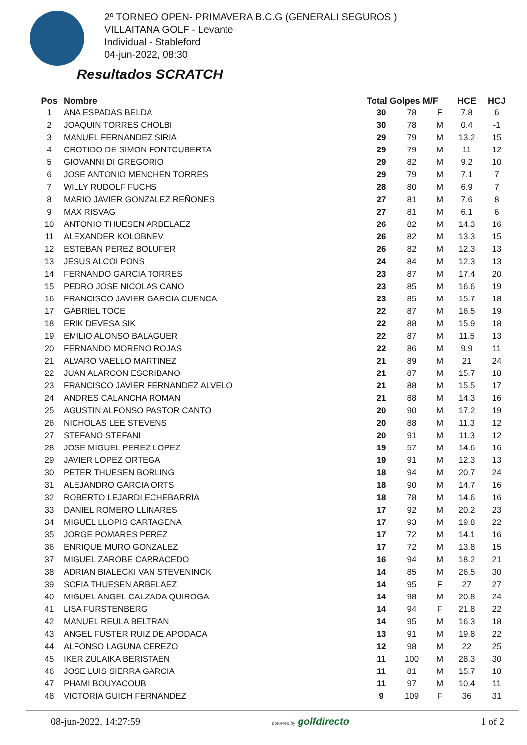2º TORNEO OPEN- PRIMAVERA B.C.G (GENERALI SEGUROS )
VILLAITANA GOLF - Levante
Individual - Stableford
04-jun-2022, 08:30
Resultados SCRATCH
| Pos | Nombre | Total Golpes M/F | | | HCE | HCJ |
| --- | --- | --- | --- | --- | --- | --- |
| 1 | ANA ESPADAS BELDA | 30 | 78 | F | 7.8 | 6 |
| 2 | JOAQUIN TORRES CHOLBI | 30 | 78 | M | 0.4 | -1 |
| 3 | MANUEL FERNANDEZ SIRIA | 29 | 79 | M | 13.2 | 15 |
| 4 | CROTIDO DE SIMON FONTCUBERTA | 29 | 79 | M | 11 | 12 |
| 5 | GIOVANNI DI GREGORIO | 29 | 82 | M | 9.2 | 10 |
| 6 | JOSE ANTONIO MENCHEN TORRES | 29 | 79 | M | 7.1 | 7 |
| 7 | WILLY RUDOLF FUCHS | 28 | 80 | M | 6.9 | 7 |
| 8 | MARIO JAVIER GONZALEZ REÑONES | 27 | 81 | M | 7.6 | 8 |
| 9 | MAX RISVAG | 27 | 81 | M | 6.1 | 6 |
| 10 | ANTONIO THUESEN ARBELAEZ | 26 | 82 | M | 14.3 | 16 |
| 11 | ALEXANDER KOLOBNEV | 26 | 82 | M | 13.3 | 15 |
| 12 | ESTEBAN PEREZ BOLUFER | 26 | 82 | M | 12.3 | 13 |
| 13 | JESUS ALCOI PONS | 24 | 84 | M | 12.3 | 13 |
| 14 | FERNANDO GARCIA TORRES | 23 | 87 | M | 17.4 | 20 |
| 15 | PEDRO JOSE NICOLAS CANO | 23 | 85 | M | 16.6 | 19 |
| 16 | FRANCISCO JAVIER GARCIA CUENCA | 23 | 85 | M | 15.7 | 18 |
| 17 | GABRIEL TOCE | 22 | 87 | M | 16.5 | 19 |
| 18 | ERIK DEVESA SIK | 22 | 88 | M | 15.9 | 18 |
| 19 | EMILIO ALONSO BALAGUER | 22 | 87 | M | 11.5 | 13 |
| 20 | FERNANDO MORENO ROJAS | 22 | 86 | M | 9.9 | 11 |
| 21 | ALVARO VAELLO MARTINEZ | 21 | 89 | M | 21 | 24 |
| 22 | JUAN ALARCON ESCRIBANO | 21 | 87 | M | 15.7 | 18 |
| 23 | FRANCISCO JAVIER FERNANDEZ ALVELO | 21 | 88 | M | 15.5 | 17 |
| 24 | ANDRES CALANCHA ROMAN | 21 | 88 | M | 14.3 | 16 |
| 25 | AGUSTIN ALFONSO PASTOR CANTO | 20 | 90 | M | 17.2 | 19 |
| 26 | NICHOLAS LEE STEVENS | 20 | 88 | M | 11.3 | 12 |
| 27 | STEFANO STEFANI | 20 | 91 | M | 11.3 | 12 |
| 28 | JOSE MIGUEL PEREZ LOPEZ | 19 | 57 | M | 14.6 | 16 |
| 29 | JAVIER LOPEZ ORTEGA | 19 | 91 | M | 12.3 | 13 |
| 30 | PETER THUESEN BORLING | 18 | 94 | M | 20.7 | 24 |
| 31 | ALEJANDRO GARCIA ORTS | 18 | 90 | M | 14.7 | 16 |
| 32 | ROBERTO LEJARDI ECHEBARRIA | 18 | 78 | M | 14.6 | 16 |
| 33 | DANIEL ROMERO LLINARES | 17 | 92 | M | 20.2 | 23 |
| 34 | MIGUEL LLOPIS CARTAGENA | 17 | 93 | M | 19.8 | 22 |
| 35 | JORGE POMARES PEREZ | 17 | 72 | M | 14.1 | 16 |
| 36 | ENRIQUE MURO GONZALEZ | 17 | 72 | M | 13.8 | 15 |
| 37 | MIGUEL ZAROBE CARRACEDO | 16 | 94 | M | 18.2 | 21 |
| 38 | ADRIAN BIALECKI VAN STEVENINCK | 14 | 85 | M | 26.5 | 30 |
| 39 | SOFIA THUESEN ARBELAEZ | 14 | 95 | F | 27 | 27 |
| 40 | MIGUEL ANGEL CALZADA QUIROGA | 14 | 98 | M | 20.8 | 24 |
| 41 | LISA FURSTENBERG | 14 | 94 | F | 21.8 | 22 |
| 42 | MANUEL REULA BELTRAN | 14 | 95 | M | 16.3 | 18 |
| 43 | ANGEL FUSTER RUIZ DE APODACA | 13 | 91 | M | 19.8 | 22 |
| 44 | ALFONSO LAGUNA CEREZO | 12 | 98 | M | 22 | 25 |
| 45 | IKER ZULAIKA BERISTAEN | 11 | 100 | M | 28.3 | 30 |
| 46 | JOSE LUIS SIERRA GARCIA | 11 | 81 | M | 15.7 | 18 |
| 47 | PHAMI BOUYACOUB | 11 | 97 | M | 10.4 | 11 |
| 48 | VICTORIA GUICH FERNANDEZ | 9 | 109 | F | 36 | 31 |
08-jun-2022, 14:27:59 powered by golfdirecto 1 of 2